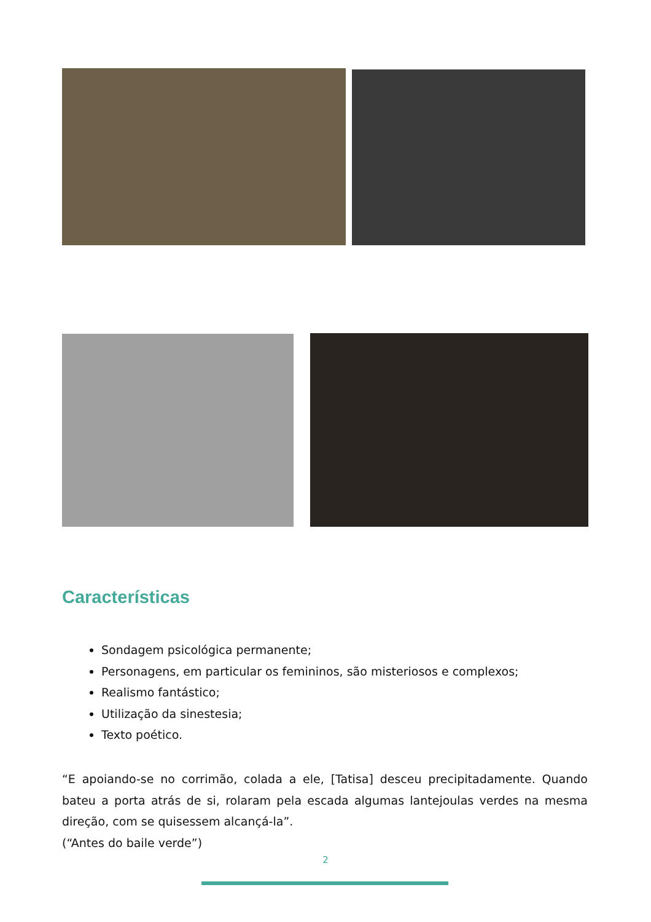Características
Sondagem psicológica permanente;
Personagens, em particular os femininos, são misteriosos e complexos;
Realismo fantástico;
Utilização da sinestesia;
Texto poético.
“E apoiando-se no corrimão, colada a ele, [Tatisa] desceu precipitadamente. Quando bateu a porta atrás de si, rolaram pela escada algumas lantejoulas verdes na mesma direção, com se quisessem alcançá-la”.
(“Antes do baile verde”)
2